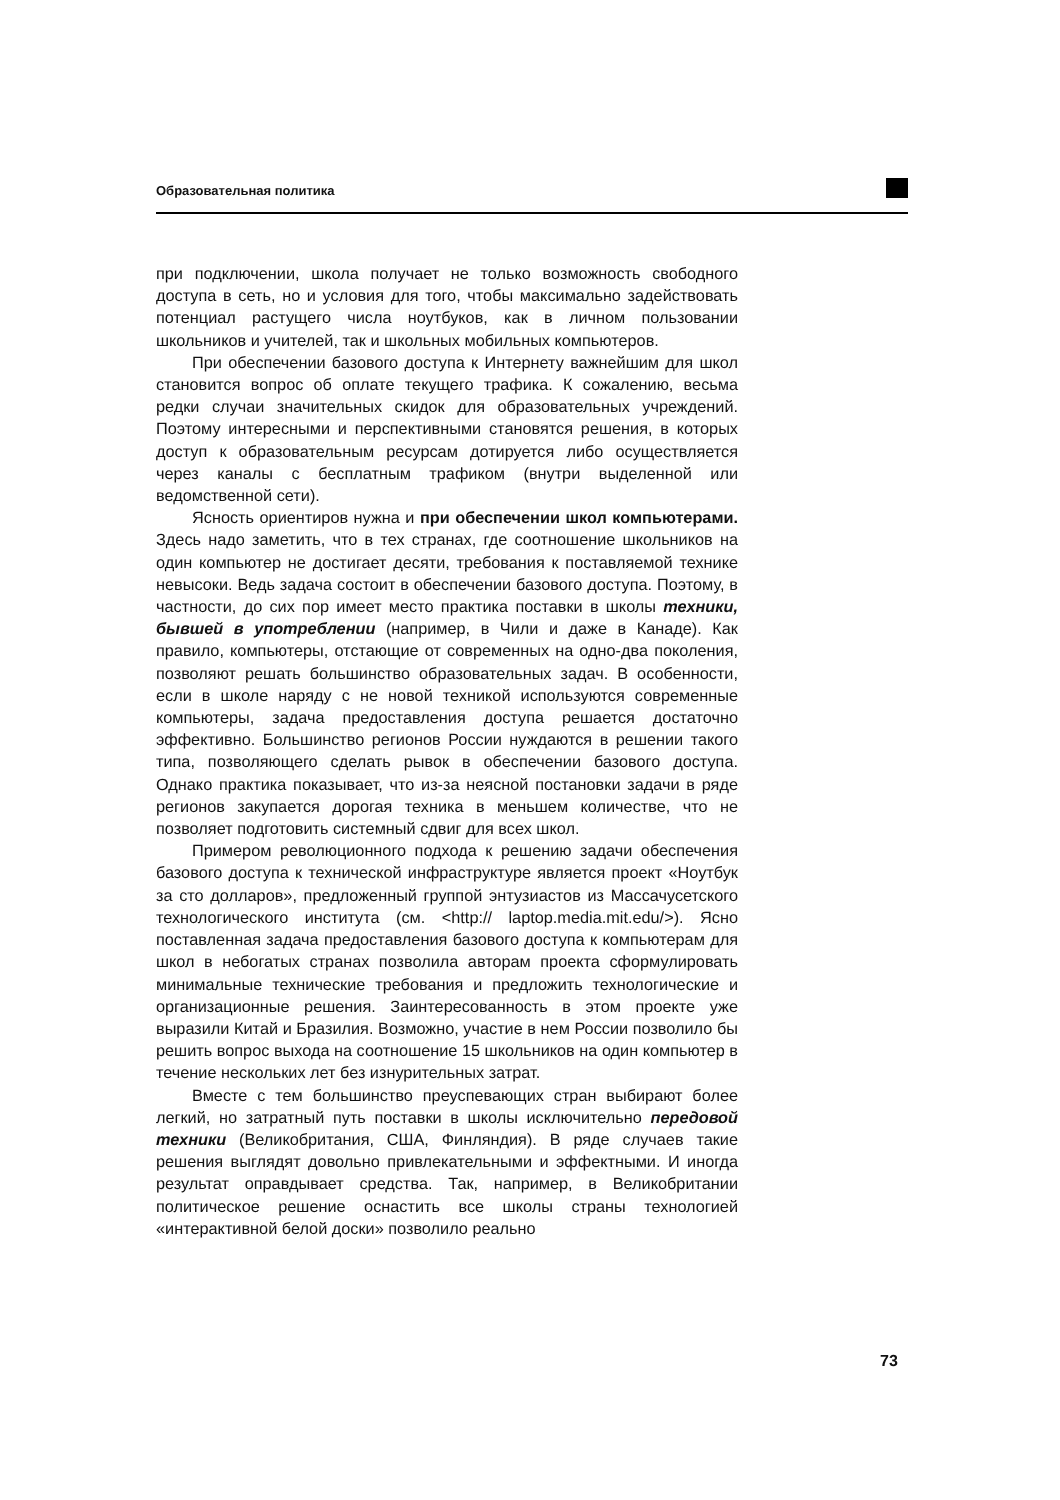Образовательная политика
при подключении, школа получает не только возможность свободного доступа в сеть, но и условия для того, чтобы максимально задействовать потенциал растущего числа ноутбуков, как в личном пользовании школьников и учителей, так и школьных мобильных компьютеров.
При обеспечении базового доступа к Интернету важнейшим для школ становится вопрос об оплате текущего трафика. К сожалению, весьма редки случаи значительных скидок для образовательных учреждений. Поэтому интересными и перспективными становятся решения, в которых доступ к образовательным ресурсам дотируется либо осуществляется через каналы с бесплатным трафиком (внутри выделенной или ведомственной сети).
Ясность ориентиров нужна и при обеспечении школ компьютерами. Здесь надо заметить, что в тех странах, где соотношение школьников на один компьютер не достигает десяти, требования к поставляемой технике невысоки. Ведь задача состоит в обеспечении базового доступа. Поэтому, в частности, до сих пор имеет место практика поставки в школы техники, бывшей в употреблении (например, в Чили и даже в Канаде). Как правило, компьютеры, отстающие от современных на одно-два поколения, позволяют решать большинство образовательных задач. В особенности, если в школе наряду с не новой техникой используются современные компьютеры, задача предоставления доступа решается достаточно эффективно. Большинство регионов России нуждаются в решении такого типа, позволяющего сделать рывок в обеспечении базового доступа. Однако практика показывает, что из-за неясной постановки задачи в ряде регионов закупается дорогая техника в меньшем количестве, что не позволяет подготовить системный сдвиг для всех школ.
Примером революционного подхода к решению задачи обеспечения базового доступа к технической инфраструктуре является проект «Ноутбук за сто долларов», предложенный группой энтузиастов из Массачусетского технологического института (см. <http:// laptop.media.mit.edu/>). Ясно поставленная задача предоставления базового доступа к компьютерам для школ в небогатых странах позволила авторам проекта сформулировать минимальные технические требования и предложить технологические и организационные решения. Заинтересованность в этом проекте уже выразили Китай и Бразилия. Возможно, участие в нем России позволило бы решить вопрос выхода на соотношение 15 школьников на один компьютер в течение нескольких лет без изнурительных затрат.
Вместе с тем большинство преуспевающих стран выбирают более легкий, но затратный путь поставки в школы исключительно передовой техники (Великобритания, США, Финляндия). В ряде случаев такие решения выглядят довольно привлекательными и эффектными. И иногда результат оправдывает средства. Так, например, в Великобритании политическое решение оснастить все школы страны технологией «интерактивной белой доски» позволило реально
73